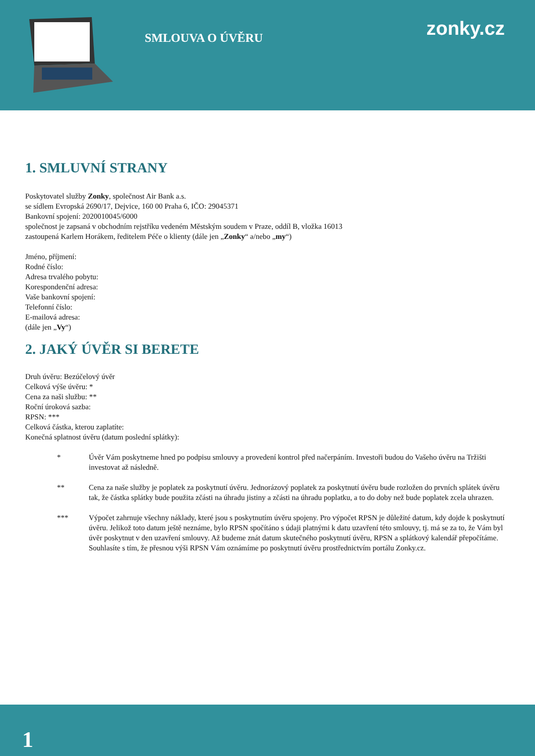SMLOUVA O ÚVĚRU zonky.cz
1. SMLUVNÍ STRANY
Poskytovatel služby Zonky, společnost Air Bank a.s.
se sídlem Evropská 2690/17, Dejvice, 160 00 Praha 6, IČO: 29045371
Bankovní spojení: 2020010045/6000
společnost je zapsaná v obchodním rejstříku vedeném Městským soudem v Praze, oddíl B, vložka 16013
zastoupená Karlem Horákem, ředitelem Péče o klienty (dále jen „Zonky“ a/nebo „my“)
Jméno, příjmení:
Rodné číslo:
Adresa trvalého pobytu:
Korespondenční adresa:
Vaše bankovní spojení:
Telefonní číslo:
E-mailová adresa:
(dále jen „Vy“)
2. JAKÝ ÚVĚR SI BERETE
Druh úvěru: Bezúčelový úvěr
Celková výše úvěru: *
Cena za naši službu: **
Roční úroková sazba:
RPSN: ***
Celková částka, kterou zaplatíte:
Konečná splatnost úvěru (datum poslední splátky):
* Úvěr Vám poskytneme hned po podpisu smlouvy a provedení kontrol před načerpáním. Investoři budou do Vašeho úvěru na Tržišti investovat až následně.
** Cena za naše služby je poplatek za poskytnutí úvěru. Jednorázový poplatek za poskytnutí úvěru bude rozložen do prvních splátek úvěru tak, že částka splátky bude použita zčásti na úhradu jistiny a zčásti na úhradu poplatku, a to do doby než bude poplatek zcela uhrazen.
*** Výpočet zahrnuje všechny náklady, které jsou s poskytnutím úvěru spojeny. Pro výpočet RPSN je důležité datum, kdy dojde k poskytnutí úvěru. Jelikož toto datum ještě neznáme, bylo RPSN spočítáno s údaji platnými k datu uzavření této smlouvy, tj. má se za to, že Vám byl úvěr poskytnut v den uzavření smlouvy. Až budeme znát datum skutečného poskytnutí úvěru, RPSN a splátkový kalendář přepočítáme. Souhlasíte s tím, že přesnou výši RPSN Vám oznámíme po poskytnutí úvěru prostřednictvím portálu Zonky.cz.
1